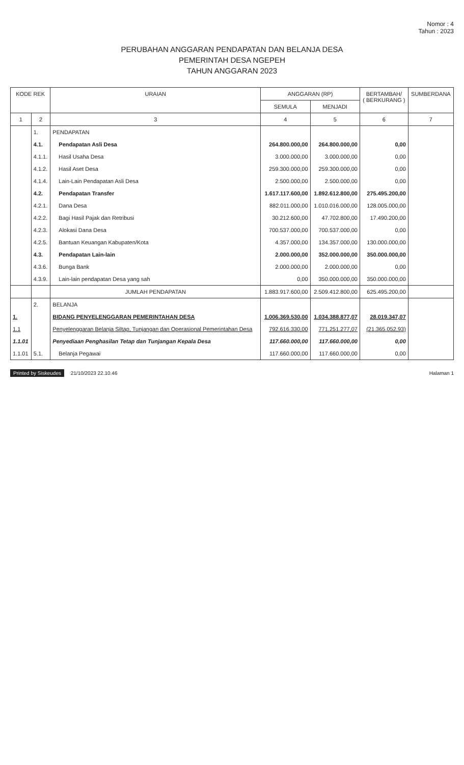Nomor : 4
Tahun : 2023
PERUBAHAN ANGGARAN PENDAPATAN DAN BELANJA DESA
PEMERINTAH DESA NGEPEH
TAHUN ANGGARAN 2023
| KODE REK | | URAIAN | ANGGARAN (RP) | | BERTAMBAH/ ( BERKURANG ) | SUMBERDANA |
| --- | --- | --- | --- | --- | --- | --- |
| | | | SEMULA | MENJADI | | |
| 1 | 2 | 3 | 4 | 5 | 6 | 7 |
| | 1. | PENDAPATAN | | | | |
| | 4.1. | Pendapatan Asli Desa | 264.800.000,00 | 264.800.000,00 | 0,00 | |
| | 4.1.1. | Hasil Usaha Desa | 3.000.000,00 | 3.000.000,00 | 0,00 | |
| | 4.1.2. | Hasil Aset Desa | 259.300.000,00 | 259.300.000,00 | 0,00 | |
| | 4.1.4. | Lain-Lain Pendapatan Asli Desa | 2.500.000,00 | 2.500.000,00 | 0,00 | |
| | 4.2. | Pendapatan Transfer | 1.617.117.600,00 | 1.892.612.800,00 | 275.495.200,00 | |
| | 4.2.1. | Dana Desa | 882.011.000,00 | 1.010.016.000,00 | 128.005.000,00 | |
| | 4.2.2. | Bagi Hasil Pajak dan Retribusi | 30.212.600,00 | 47.702.800,00 | 17.490.200,00 | |
| | 4.2.3. | Alokasi Dana Desa | 700.537.000,00 | 700.537.000,00 | 0,00 | |
| | 4.2.5. | Bantuan Keuangan Kabupaten/Kota | 4.357.000,00 | 134.357.000,00 | 130.000.000,00 | |
| | 4.3. | Pendapatan Lain-lain | 2.000.000,00 | 352.000.000,00 | 350.000.000,00 | |
| | 4.3.6. | Bunga Bank | 2.000.000,00 | 2.000.000,00 | 0,00 | |
| | 4.3.9. | Lain-lain pendapatan Desa yang sah | 0,00 | 350.000.000,00 | 350.000.000,00 | |
| | | JUMLAH PENDAPATAN | 1.883.917.600,00 | 2.509.412.800,00 | 625.495.200,00 | |
| | 2. | BELANJA | | | | |
| 1. | | BIDANG PENYELENGGARAN PEMERINTAHAN DESA | 1.006.369.530,00 | 1.034.388.877,07 | 28.019.347,07 | |
| 1.1 | | Penyelenggaran Belanja Siltap, Tunjangan dan Operasional Pemerintahan Desa | 792.616.330,00 | 771.251.277,07 | (21.365.052,93) | |
| 1.1.01 | | Penyediaan Penghasilan Tetap dan Tunjangan Kepala Desa | 117.660.000,00 | 117.660.000,00 | 0,00 | |
| 1.1.01 | 5.1. | Belanja Pegawai | 117.660.000,00 | 117.660.000,00 | 0,00 | |
Printed by Siskeudes 21/10/2023 22.10.46
Halaman 1